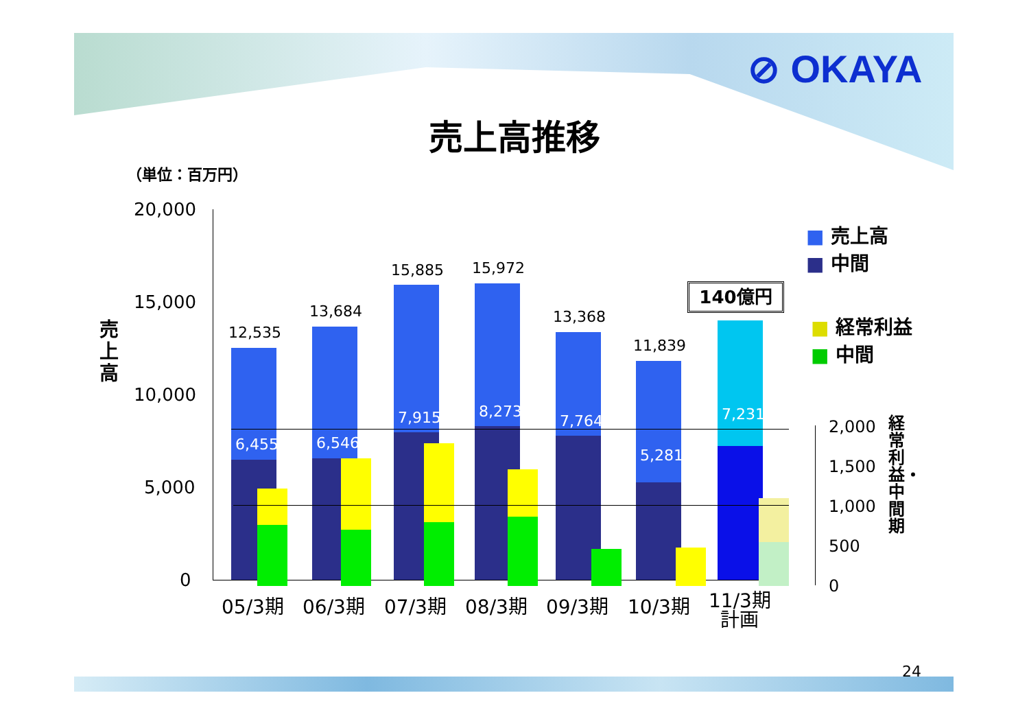⊘ OKAYA
売上高推移
（単位：百万円）
売上高
20,000
15,000
10,000
5,000
0
12,535
13,684
15,885 15,972
13,368
11,839
6,455 6,546
7,915 8,273
7,764
5,281
7,231
140億円
05/3期 06/3期 07/3期 08/3期 09/3期 10/3期
11/3期
計画
2,000
1,500
1,000
500
0
経常利益・中間期
■ 売上高
■ 中間
■ 経常利益
■ 中間
24